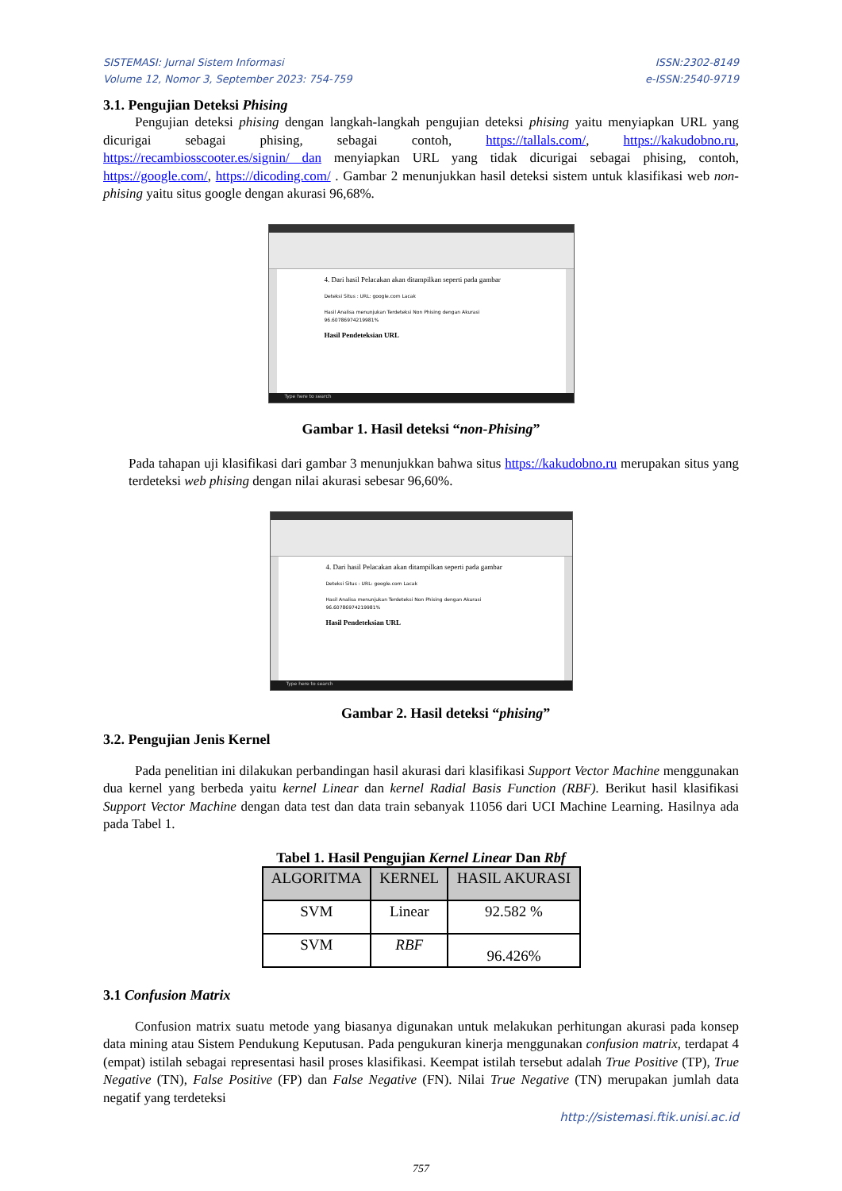SISTEMASI: Jurnal Sistem Informasi
Volume 12, Nomor 3, September 2023: 754-759
ISSN:2302-8149
e-ISSN:2540-9719
3.1. Pengujian Deteksi Phising
Pengujian deteksi phising dengan langkah-langkah pengujian deteksi phising yaitu menyiapkan URL yang dicurigai sebagai phising, sebagai contoh, https://tallals.com/, https://kakudobno.ru, https://recambiosscooter.es/signin/ dan menyiapkan URL yang tidak dicurigai sebagai phising, contoh, https://google.com/, https://dicoding.com/ . Gambar 2 menunjukkan hasil deteksi sistem untuk klasifikasi web non- phising yaitu situs google dengan akurasi 96,68%.
4. Dari hasil Pelacakan akan ditampilkan seperti pada gambar
Deteksi Situs : URL: google.com Lacak
Hasil Analisa menunjukan Terdeteksi Non Phising dengan Akurasi 96.60786974219981%
Hasil Pendeteksian URL
Type here to search
Gambar 1. Hasil deteksi “non-Phising”
Pada tahapan uji klasifikasi dari gambar 3 menunjukkan bahwa situs https://kakudobno.ru merupakan situs yang terdeteksi web phising dengan nilai akurasi sebesar 96,60%.
4. Dari hasil Pelacakan akan ditampilkan seperti pada gambar
Deteksi Situs : URL: google.com Lacak
Hasil Analisa menunjukan Terdeteksi Non Phising dengan Akurasi 96.60786974219981%
Hasil Pendeteksian URL
Type here to search
Gambar 2. Hasil deteksi “phising”
3.2. Pengujian Jenis Kernel
Pada penelitian ini dilakukan perbandingan hasil akurasi dari klasifikasi Support Vector Machine menggunakan dua kernel yang berbeda yaitu kernel Linear dan kernel Radial Basis Function (RBF). Berikut hasil klasifikasi Support Vector Machine dengan data test dan data train sebanyak 11056 dari UCI Machine Learning. Hasilnya ada pada Tabel 1.
Tabel 1. Hasil Pengujian Kernel Linear Dan Rbf
| ALGORITMA | KERNEL | HASIL AKURASI |
| --- | --- | --- |
| SVM | Linear | 92.582 % |
| SVM | RBF | 96.426% |
3.1 Confusion Matrix
Confusion matrix suatu metode yang biasanya digunakan untuk melakukan perhitungan akurasi pada konsep data mining atau Sistem Pendukung Keputusan. Pada pengukuran kinerja menggunakan confusion matrix, terdapat 4 (empat) istilah sebagai representasi hasil proses klasifikasi. Keempat istilah tersebut adalah True Positive (TP), True Negative (TN), False Positive (FP) dan False Negative (FN). Nilai True Negative (TN) merupakan jumlah data negatif yang terdeteksi
http://sistemasi.ftik.unisi.ac.id
757